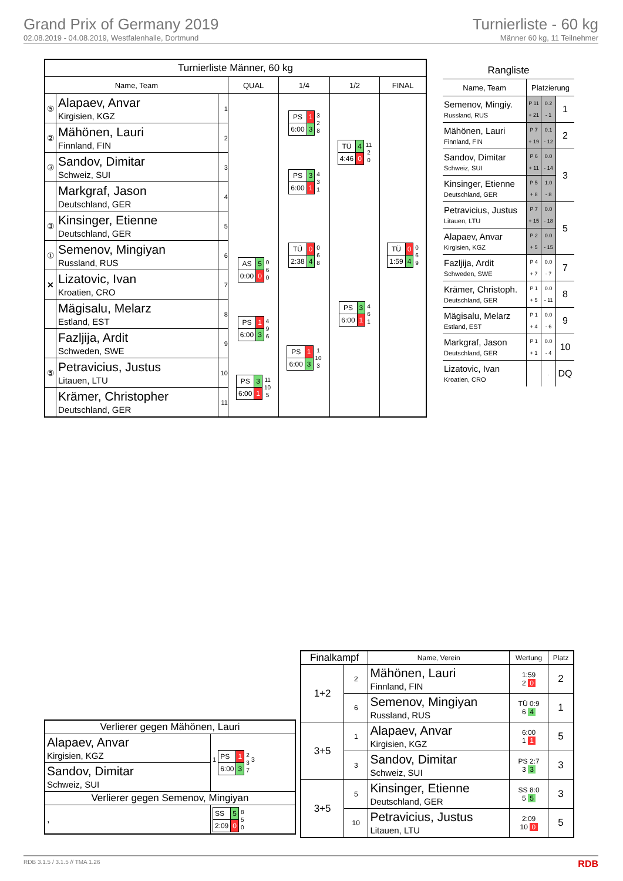Grand Prix of Germany 2019
02.08.2019 - 04.08.2019, Westfalenhalle, Dortmund
Turnierliste - 60 kg
Männer 60 kg, 11 Teilnehmer
| Turnierliste Männer, 60 kg | | | | | | |
| --- | --- | --- | --- | --- | --- | --- |
| Name, Team | | | QUAL | 1/4 | 1/2 | FINAL |
| ⑤ | Alapaev, Anvar Kirgisien, KGZ | 1 | | / PS / 1 / / 6:00 / 3 / 3 2 8 | / TÜ / 4 / / 4:46 / 0 / 11 2 0 | / TÜ / 0 / / 1:59 / 4 / 0 6 9 |
| ② | Mähönen, Lauri Finnland, FIN | 2 | | | | |
| ③ | Sandov, Dimitar Schweiz, SUI | 3 | | / PS / 3 / / 6:00 / 1 / 4 3 1 | | |
| | Markgraf, Jason Deutschland, GER | 4 | | | | |
| ③ | Kinsinger, Etienne Deutschland, GER | 5 | | / TÜ / 0 / / 2:38 / 4 / 0 6 8 | / PS / 3 / / 6:00 / 1 / 4 6 1 | |
| ① | Semenov, Mingiyan Russland, RUS | 6 | / AS / 5 / / 0:00 / 0 / 0 6 0 | | | |
| ✕ | Lizatovic, Ivan Kroatien, CRO | 7 | | | | |
| | Mägisalu, Melarz Estland, EST | 8 | / PS / 1 / / 6:00 / 3 / 4 9 6 | / PS / 1 / / 6:00 / 3 / 1 10 3 | | |
| | Fazljija, Ardit Schweden, SWE | 9 | | | | |
| ⑤ | Petravicius, Justus Litauen, LTU | 10 | / PS / 3 / / 6:00 / 1 / 11 10 5 | | | |
| | Krämer, Christopher Deutschland, GER | 11 | | | | |
| Rangliste | | | |
| --- | --- | --- | --- |
| Name, Team | Platzierung | | |
| Semenov, Mingiy. Russland, RUS | P 11 + 21 | 0.2 - 1 | 1 |
| Mähönen, Lauri Finnland, FIN | P 7 + 19 | 0.1 - 12 | 2 |
| Sandov, Dimitar Schweiz, SUI | P 6 + 11 | 0.0 - 14 | 3 |
| Kinsinger, Etienne Deutschland, GER | P 5 + 8 | 1.0 - 8 | |
| Petravicius, Justus Litauen, LTU | P 7 + 15 | 0.0 - 18 | 5 |
| Alapaev, Anvar Kirgisien, KGZ | P 2 + 5 | 0.0 - 15 | |
| Fazljija, Ardit Schweden, SWE | P 4 + 7 | 0.0 - 7 | 7 |
| Krämer, Christoph. Deutschland, GER | P 1 + 5 | 0.0 - 11 | 8 |
| Mägisalu, Melarz Estland, EST | P 1 + 4 | 0.0 - 6 | 9 |
| Markgraf, Jason Deutschland, GER | P 1 + 1 | 0.0 - 4 | 10 |
| Lizatovic, Ivan Kroatien, CRO | | . | DQ |
| Verlierer gegen Mähönen, Lauri | |
| Alapaev, Anvar Kirgisien, KGZ | 1 / PS / 1 / / 6:00 / 3 / 2 3 7 3 |
| Sandov, Dimitar Schweiz, SUI | |
| Verlierer gegen Semenov, Mingiyan | |
| , | / SS / 5 / / 2:09 / 0 / 8 5 0 |
| Finalkampf | | Name, Verein | Wertung | Platz |
| --- | --- | --- | --- | --- |
| 1+2 | 2 | Mähönen, Lauri Finnland, FIN | 1:59 2 0 | 2 |
| | 6 | Semenov, Mingiyan Russland, RUS | TÜ 0:9 6 4 | 1 |
| 3+5 | 1 | Alapaev, Anvar Kirgisien, KGZ | 6:00 1 1 | 5 |
| | 3 | Sandov, Dimitar Schweiz, SUI | PS 2:7 3 3 | 3 |
| 3+5 | 5 | Kinsinger, Etienne Deutschland, GER | SS 8:0 5 5 | 3 |
| | 10 | Petravicius, Justus Litauen, LTU | 2:09 10 0 | 5 |
RDB 3.1.5 / 3.1.5 // TMA 1.26 RDB